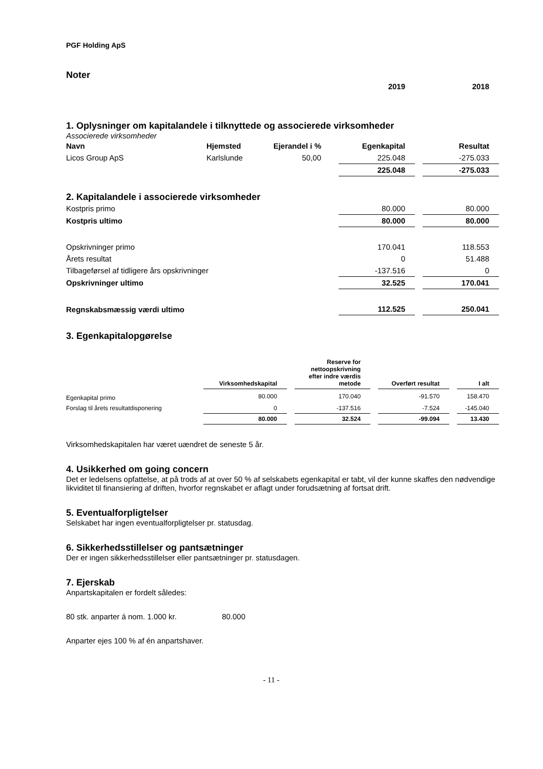PGF Holding ApS
Noter
| | | | 2019 | 2018 |
1. Oplysninger om kapitalandele i tilknyttede og associerede virksomheder
Associerede virksomheder
| Navn | Hjemsted | Ejerandel i % | Egenkapital | Resultat |
| --- | --- | --- | --- | --- |
| Licos Group ApS | Karlslunde | 50,00 | 225.048 | -275.033 |
| | | | 225.048 | -275.033 |
2. Kapitalandele i associerede virksomheder
| Kostpris primo | 80.000 | 80.000 |
| Kostpris ultimo | 80.000 | 80.000 |
| Opskrivninger primo | 170.041 | 118.553 |
| Årets resultat | 0 | 51.488 |
| Tilbageførsel af tidligere års opskrivninger | -137.516 | 0 |
| Opskrivninger ultimo | 32.525 | 170.041 |
| Regnskabsmæssig værdi ultimo | 112.525 | 250.041 |
3. Egenkapitalopgørelse
| | Virksomhedskapital | Reserve for nettoopskrivning efter indre værdis metode | Overført resultat | I alt |
| Egenkapital primo | 80.000 | 170.040 | -91.570 | 158.470 |
| Forslag til årets resultatdisponering | 0 | -137.516 | -7.524 | -145.040 |
| | 80.000 | 32.524 | -99.094 | 13.430 |
Virksomhedskapitalen har været uændret de seneste 5 år.
4. Usikkerhed om going concern
Det er ledelsens opfattelse, at på trods af at over 50 % af selskabets egenkapital er tabt, vil der kunne skaffes den nødvendige likviditet til finansiering af driften, hvorfor regnskabet er aflagt under forudsætning af fortsat drift.
5. Eventualforpligtelser
Selskabet har ingen eventualforpligtelser pr. statusdag.
6. Sikkerhedsstillelser og pantsætninger
Der er ingen sikkerhedsstillelser eller pantsætninger pr. statusdagen.
7. Ejerskab
Anpartskapitalen er fordelt således:
80 stk. anparter á nom. 1.000 kr. 80.000
Anparter ejes 100 % af én anpartshaver.
- 11 -